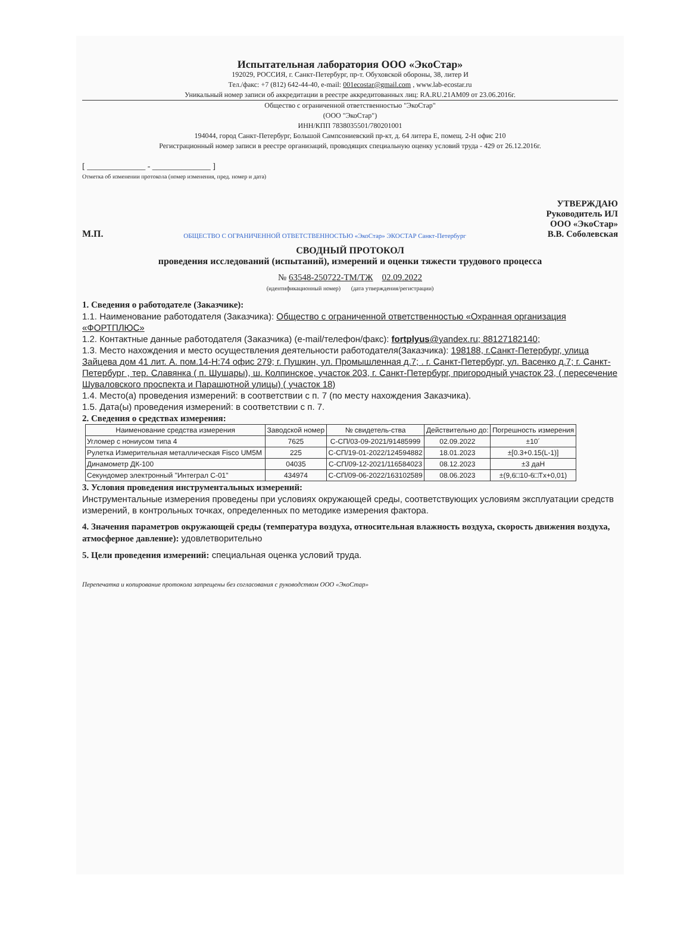Испытательная лаборатория ООО «ЭкоСтар»
192029, РОССИЯ, г. Санкт-Петербург, пр-т. Обуховской обороны, 38, литер И
Тел./факс: +7 (812) 642-44-40, e-mail: 001ecostar@gmail.com , www.lab-ecostar.ru
Уникальный номер записи об аккредитации в реестре аккредитованных лиц: RA.RU.21AM09 от 23.06.2016г.
Общество с ограниченной ответственностью "ЭкоСтар"
(ООО "ЭкоСтар")
ИНН/КПП 7838035501/780201001
194044, город Санкт-Петербург, Большой Сампсониевский пр-кт, д. 64 литера Е, помещ. 2-Н офис 210
Регистрационный номер записи в реестре организаций, проводящих специальную оценку условий труда - 429 от 26.12.2016г.
[ ______________ - ______________ ]
Отметка об изменении протокола (номер изменения, пред. номер и дата)
М.П. ОБЩЕСТВО С ОГРАНИЧЕННОЙ ОТВЕТСТВЕННОСТЬЮ «ЭкоСтар» ЭКОСТАР Санкт-Петербург
УТВЕРЖДАЮ
Руководитель ИЛ
ООО «ЭкоСтар»
В.В. Соболевская
СВОДНЫЙ ПРОТОКОЛ
проведения исследований (испытаний), измерений и оценки тяжести трудового процесса
№ 63548-250722-ТМ/ТЖ 02.09.2022
(идентификационный номер) (дата утверждения/регистрации)
1. Сведения о работодателе (Заказчике):
1.1. Наименование работодателя (Заказчика): Общество с ограниченной ответственностью «Охранная организация «ФОРТПЛЮС»
1.2. Контактные данные работодателя (Заказчика) (e-mail/телефон/факс): fortplyus@yandex.ru; 88127182140;
1.3. Место нахождения и место осуществления деятельности работодателя(Заказчика): 198188, г.Санкт-Петербург, улица Зайцева дом 41 лит. А. пом.14-Н:74 офис 279; г. Пушкин, ул. Промышленная д.7; . г. Санкт-Петербург, ул. Васенко д.7; г. Санкт-Петербург , тер. Славянка ( п. Шушары), ш. Колпинское, участок 203, г. Санкт-Петербург, пригородный участок 23, ( пересечение Шуваловского проспекта и Парашютной улицы) ( участок 18)
1.4. Место(а) проведения измерений: в соответствии с п. 7 (по месту нахождения Заказчика).
1.5. Дата(ы) проведения измерений: в соответствии с п. 7.
2. Сведения о средствах измерения:
| Наименование средства измерения | Заводской номер | № свидетель-ства | Действительно до: | Погрешность измерения |
| --- | --- | --- | --- | --- |
| Угломер с нониусом типа 4 | 7625 | С-СП/03-09-2021/91485999 | 02.09.2022 | ±10´ |
| Рулетка Измерительная металлическая Fisco UM5M | 225 | С-СП/19-01-2022/124594882 | 18.01.2023 | ±[0.3+0.15(L-1)] |
| Динамометр ДК-100 | 04035 | С-СП/09-12-2021/116584023 | 08.12.2023 | ±3 даН |
| Секундомер электронный "Интеграл С-01" | 434974 | С-СП/09-06-2022/163102589 | 08.06.2023 | ±(9,6□10-6□Tx+0,01) |
3. Условия проведения инструментальных измерений:
Инструментальные измерения проведены при условиях окружающей среды, соответствующих условиям эксплуатации средств измерений, в контрольных точках, определенных по методике измерения фактора.
4. Значения параметров окружающей среды (температура воздуха, относительная влажность воздуха, скорость движения воздуха, атмосферное давление): удовлетворительно
5. Цели проведения измерений: специальная оценка условий труда.
Перепечатка и копирование протокола запрещены без согласования с руководством ООО «ЭкоСтар»